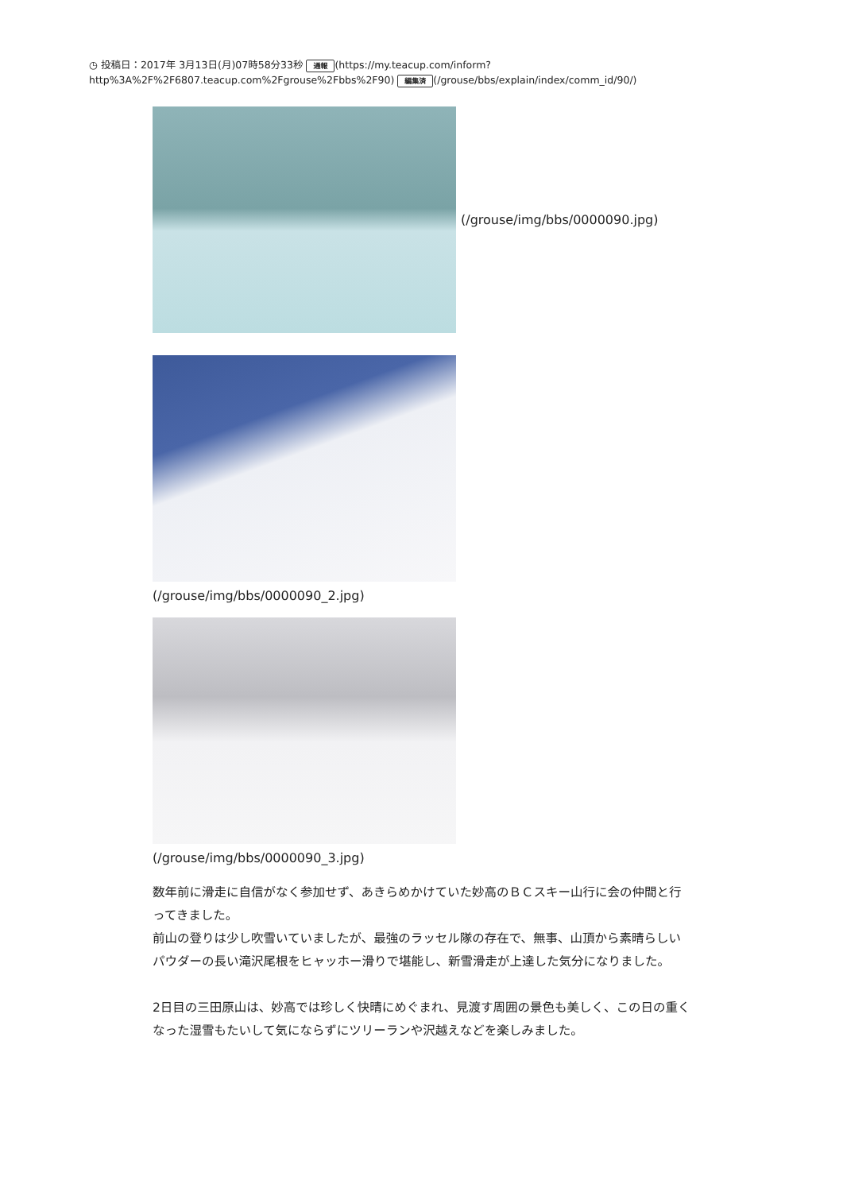◷ 投稿日：2017年 3月13日(月)07時58分33秒 通報 (https://my.teacup.com/inform?http%3A%2F%2F6807.teacup.com%2Fgrouse%2Fbbs%2F90) 編集済 (/grouse/bbs/explain/index/comm_id/90/)
(/grouse/img/bbs/0000090.jpg)
(/grouse/img/bbs/0000090_2.jpg)
(/grouse/img/bbs/0000090_3.jpg)
数年前に滑走に自信がなく参加せず、あきらめかけていた妙高のＢＣスキー山行に会の仲間と行ってきました。
前山の登りは少し吹雪いていましたが、最強のラッセル隊の存在で、無事、山頂から素晴らしいパウダーの長い滝沢尾根をヒャッホー滑りで堪能し、新雪滑走が上達した気分になりました。
2日目の三田原山は、妙高では珍しく快晴にめぐまれ、見渡す周囲の景色も美しく、この日の重くなった湿雪もたいして気にならずにツリーランや沢越えなどを楽しみました。